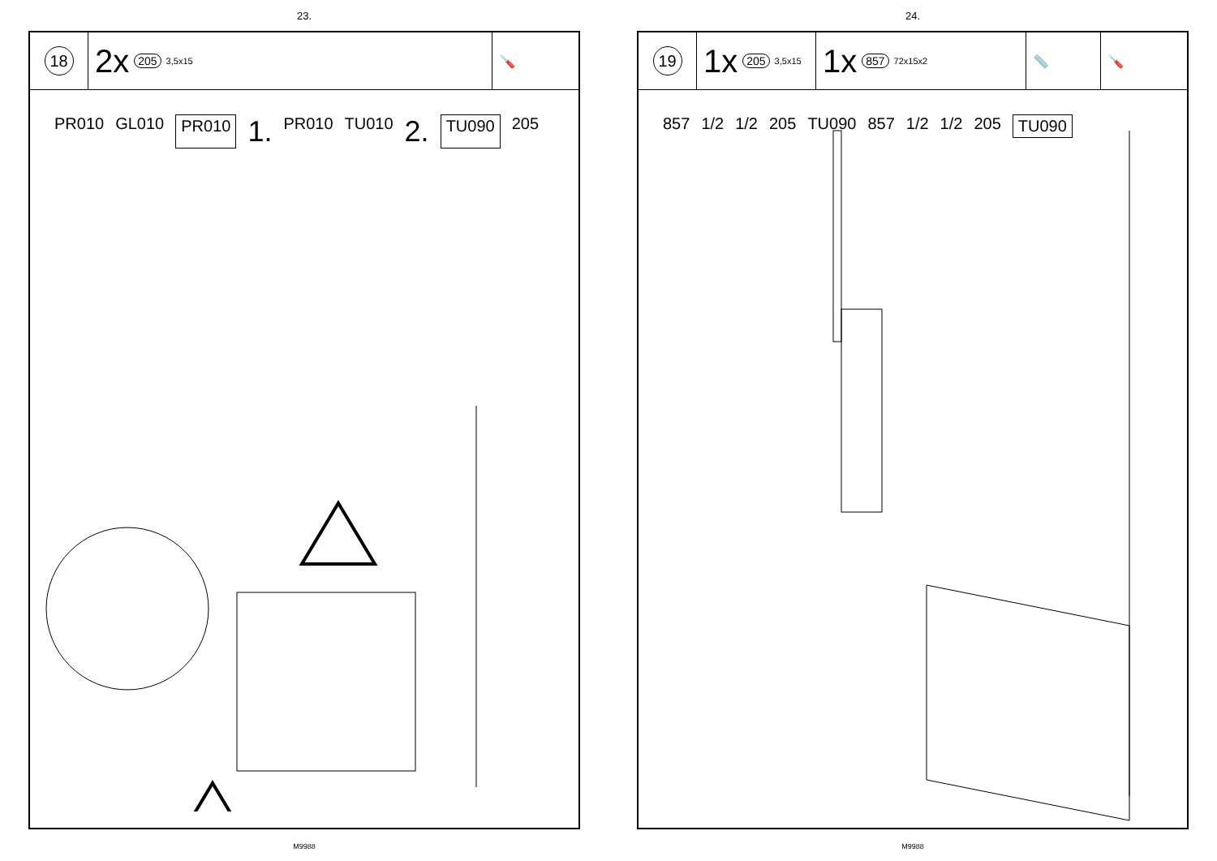23.
18
2x 205 3,5x15
🪛
PR010 GL010 PR010 1. PR010 TU010 2. TU090 205
M9988
24.
19
1x 205 3,5x15
1x 857 72x15x2
📏 🪛
857 1/2 1/2 205 TU090 857 1/2 1/2 205 TU090
M9988